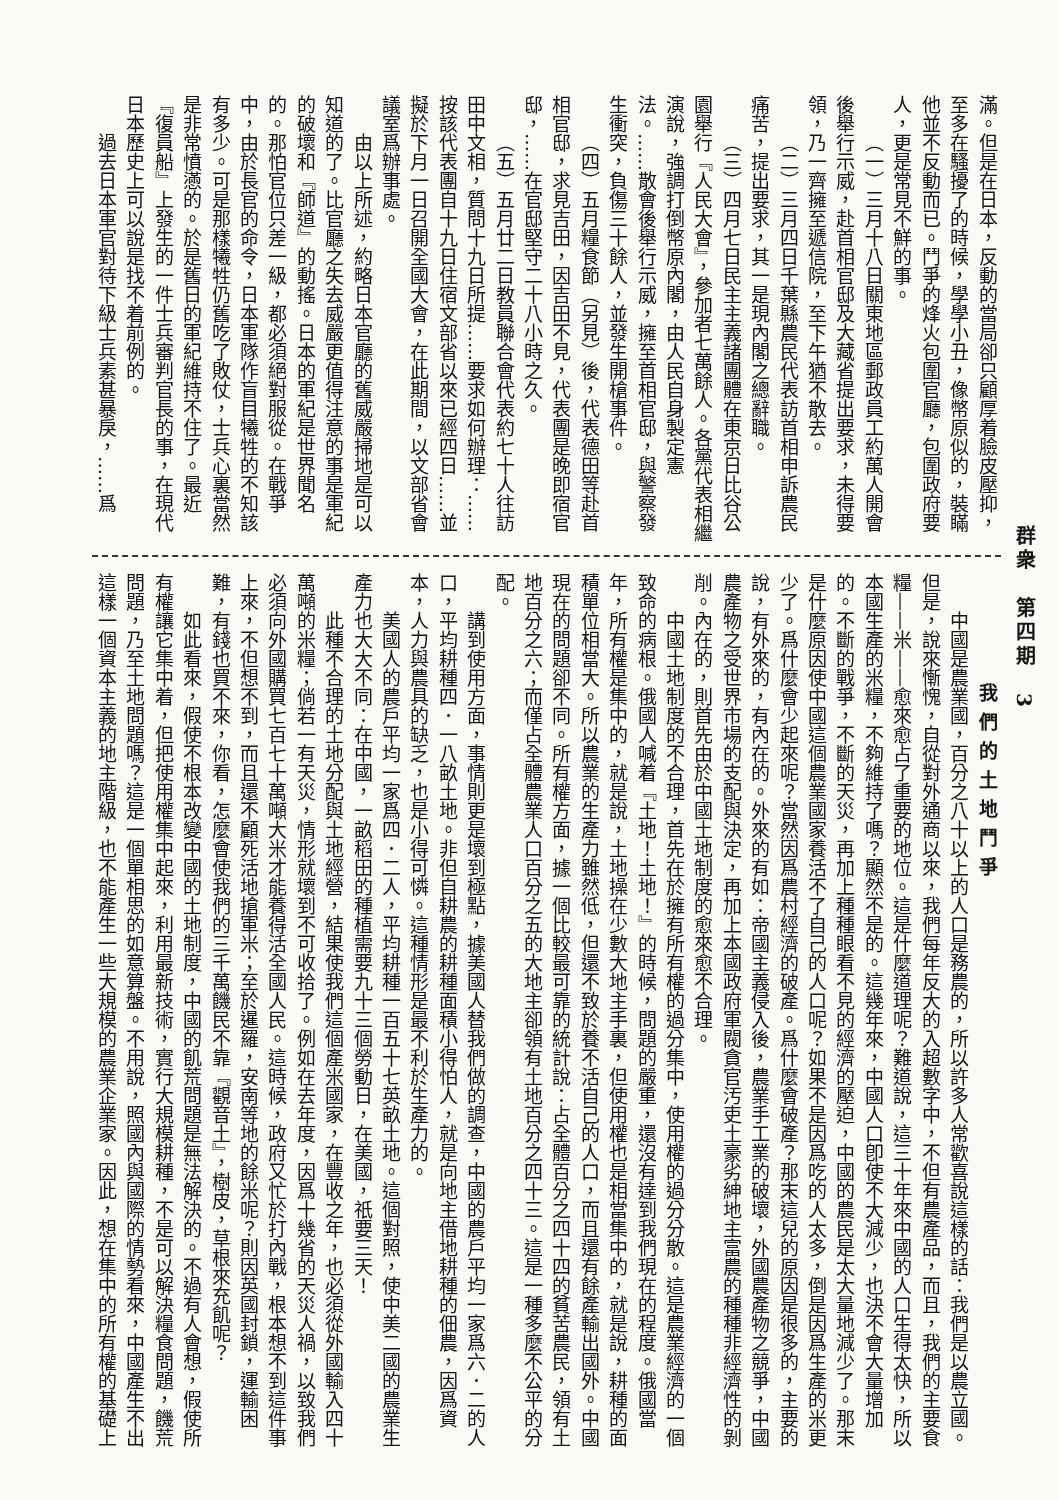群衆　第四期　3
滿。但是在日本，反動的當局卻只顧厚着臉皮壓抑，至多在騷擾了的時候，學學小丑，像幣原似的，裝瞞他並不反動而已。鬥爭的烽火包圍官廳，包圍政府要人，更是常見不鮮的事。
（一）三月十八日關東地區郵政員工約萬人開會後舉行示威，赴首相官邸及大藏省提出要求，未得要領，乃一齊擁至遞信院，至下午猶不散去。
（二）三月四日千葉縣農民代表訪首相申訴農民痛苦，提出要求，其一是現內閣之總辭職。
（三）四月七日民主主義諸團體在東京日比谷公園舉行『人民大會』，參加者七萬餘人。各黨代表相繼演說，強調打倒幣原內閣，由人民自身製定憲法。……散會後舉行示威，擁至首相官邸，與警察發生衝突，負傷三十餘人，並發生開槍事件。
（四）五月糧食節（另見）後，代表德田等赴首相官邸，求見吉田，因吉田不見，代表團是晚即宿官邸，……在官邸堅守二十八小時之久。
（五）五月廿二日教員聯合會代表約七十人往訪田中文相，質問十九日所提……要求如何辦理：……按該代表團自十九日住宿文部省以來已經四日……並擬於下月一日召開全國大會，在此期間，以文部省會議室爲辦事處。
由以上所述，約略日本官廳的舊威嚴掃地是可以知道的了。比官廳之失去威嚴更值得注意的事是軍紀的破壞和『師道』的動搖。日本的軍紀是世界聞名的。那怕官位只差一級，都必須絕對服從。在戰爭中，由於長官的命令，日本軍隊作盲目犧牲的不知該有多少。可是那樣犧牲仍舊吃了敗仗，士兵心裏當然是非常憤懣的。於是舊日的軍紀維持不住了。最近『復員船』上發生的一件士兵審判官長的事，在現代日本歷史上可以說是找不着前例的。
過去日本軍官對待下級士兵素甚暴戾，……爲
我們的土地鬥爭
中國是農業國，百分之八十以上的人口是務農的，所以許多人常歡喜說這樣的話：我們是以農立國。但是，說來慚愧，自從對外通商以來，我們每年反大的入超數字中，不但有農產品，而且，我們的主要食糧——米——愈來愈占了重要的地位。這是什麼道理呢？難道說，這三十年來中國的人口生得太快，所以本國生產的米糧，不夠維持了嗎？顯然不是的。這幾年來，中國人口卽使不大減少，也決不會大量增加的。不斷的戰爭，不斷的天災，再加上種種眼看不見的經濟的壓迫，中國的農民是太大量地減少了。那末是什麼原因使中國這個農業國家養活不了自己的人口呢？如果不是因爲吃的人太多，倒是因爲生產的米更少了。爲什麼會少起來呢？當然因爲農村經濟的破產。爲什麼會破產？那末這兒的原因是很多的，主要的說，有外來的，有內在的。外來的有如：帝國主義侵入後，農業手工業的破壞，外國農產物之競爭，中國農產物之受世界市場的支配與決定，再加上本國政府軍閥貪官汚吏土豪劣紳地主富農的種種非經濟性的剝削。內在的，則首先由於中國土地制度的愈來愈不合理。
中國土地制度的不合理，首先在於擁有所有權的過分集中，使用權的過分分散。這是農業經濟的一個致命的病根。俄國人喊着『土地！土地！』的時候，問題的嚴重，還沒有達到我們現在的程度。俄國當年，所有權是集中的，就是說，土地操在少數大地主手裏，但使用權也是相當集中的，就是說，耕種的面積單位相當大。所以農業的生產力雖然低，但還不致於養不活自己的人口，而且還有餘產輸出國外。中國現在的問題卻不同。所有權方面，據一個比較最可靠的統計說：占全體百分之四十四的貧苦農民，領有土地百分之六；而僅占全體農業人口百分之五的大地主卻領有土地百分之四十三。這是一種多麼不公平的分配。
講到使用方面，事情則更是壞到極點，據美國人替我們做的調查，中國的農戶平均一家爲六．二的人口，平均耕種四．一八畝土地。非但自耕農的耕種面積小得怕人，就是向地主借地耕種的佃農，因爲資本，人力與農具的缺乏，也是小得可憐。這種情形是最不利於生產力的。
美國人的農戶平均一家爲四．二人，平均耕種一百五十七英畝土地。這個對照，使中美二國的農業生產力也大大不同：在中國，一畝稻田的種植需要九十三個勞動日，在美國，祇要三天！
此種不合理的土地分配與土地經營，結果使我們這個產米國家，在豐收之年，也必須從外國輸入四十萬噸的米糧；倘若一有天災，情形就壞到不可收拾了。例如在去年度，因爲十幾省的天災人禍，以致我們必須向外國購買七百七十萬噸大米才能養得活全國人民。這時候，政府又忙於打內戰，根本想不到這件事上來，不但想不到，而且還不顧死活地搶軍米；至於暹羅，安南等地的餘米呢？則因英國封鎖，運輸困難，有錢也買不來，你看，怎麼會使我們的三千萬饑民不靠『觀音土』，樹皮，草根來充飢呢？
如此看來，假使不根本改變中國的土地制度，中國的飢荒問題是無法解決的。不過有人會想，假使所有權讓它集中着，但把使用權集中起來，利用最新技術，實行大規模耕種，不是可以解決糧食問題，饑荒問題，乃至土地問題嗎？這是一個單相思的如意算盤。不用說，照國內與國際的情勢看來，中國產生不出這樣一個資本主義的地主階級，也不能產生一些大規模的農業企業家。因此，想在集中的所有權的基礎上